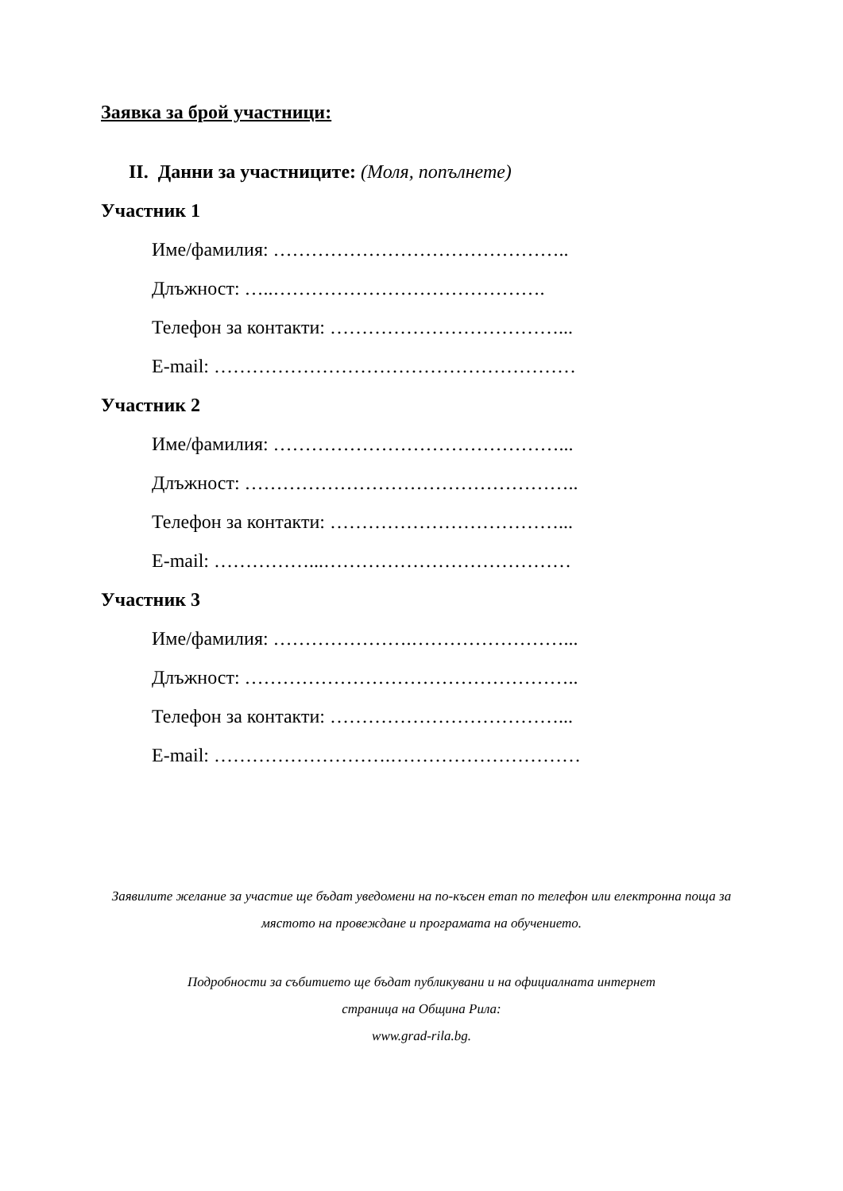Заявка за брой участници:
II. Данни за участниците: (Моля, попълнете)
Участник 1
Име/фамилия: ………………………………………..
Длъжност: …..…………………………………….
Телефон за контакти: ………………………………...
E-mail: …………………………………………………
Участник 2
Име/фамилия: ………………………………………...
Длъжност: ……………………………………………..
Телефон за контакти: ………………………………...
E-mail: ……………...…………………………………
Участник 3
Име/фамилия: ………………….……………………...
Длъжност: ……………………………………………..
Телефон за контакти: ………………………………...
E-mail: ……………………….…………………………
Заявилите желание за участие ще бъдат уведомени на по-късен етап по телефон или електронна поща за мястото на провеждане и програмата на обучението.
Подробности за събитието ще бъдат публикувани и на официалната интернет
страница на Община Рила:
www.grad-rila.bg.